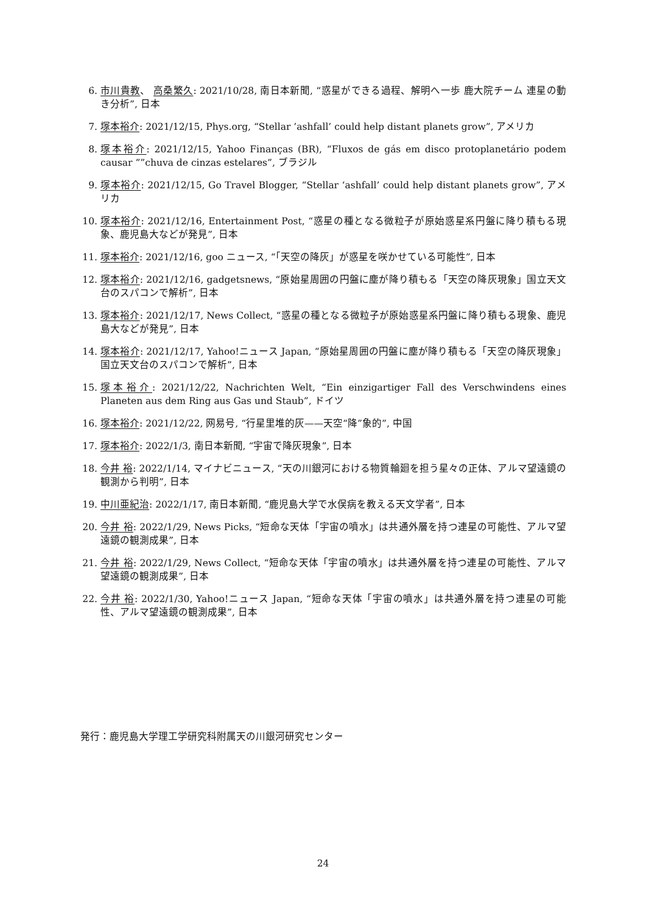6. 市川貴教、 高桑繁久: 2021/10/28, 南日本新聞, “惑星ができる過程、解明へ一歩 鹿大院チーム 連星の動き分析”, 日本
7. 塚本裕介: 2021/12/15, Phys.org, “Stellar ’ashfall’ could help distant planets grow”, アメリカ
8. 塚本裕介: 2021/12/15, Yahoo Finanças (BR), “Fluxos de gás em disco protoplanetário podem causar ””chuva de cinzas estelares”, ブラジル
9. 塚本裕介: 2021/12/15, Go Travel Blogger, “Stellar ‘ashfall’ could help distant planets grow”, アメリカ
10. 塚本裕介: 2021/12/16, Entertainment Post, “惑星の種となる微粒子が原始惑星系円盤に降り積もる現象、鹿児島大などが発見”, 日本
11. 塚本裕介: 2021/12/16, goo ニュース, “「天空の降灰」が惑星を咲かせている可能性”, 日本
12. 塚本裕介: 2021/12/16, gadgetsnews, “原始星周囲の円盤に塵が降り積もる「天空の降灰現象」国立天文台のスパコンで解析”, 日本
13. 塚本裕介: 2021/12/17, News Collect, “惑星の種となる微粒子が原始惑星系円盤に降り積もる現象、鹿児島大などが発見”, 日本
14. 塚本裕介: 2021/12/17, Yahoo!ニュース Japan, “原始星周囲の円盤に塵が降り積もる「天空の降灰現象」国立天文台のスパコンで解析”, 日本
15. 塚本裕介: 2021/12/22, Nachrichten Welt, “Ein einzigartiger Fall des Verschwindens eines Planeten aus dem Ring aus Gas und Staub”, ドイツ
16. 塚本裕介: 2021/12/22, 网易号, “行星里堆的灰——天空“降”象的”, 中国
17. 塚本裕介: 2022/1/3, 南日本新聞, “宇宙で降灰現象”, 日本
18. 今井 裕: 2022/1/14, マイナビニュース, “天の川銀河における物質輪廻を担う星々の正体、アルマ望遠鏡の観測から判明”, 日本
19. 中川亜紀治: 2022/1/17, 南日本新聞, “鹿児島大学で水俣病を教える天文学者”, 日本
20. 今井 裕: 2022/1/29, News Picks, “短命な天体「宇宙の噴水」は共通外層を持つ連星の可能性、アルマ望遠鏡の観測成果”, 日本
21. 今井 裕: 2022/1/29, News Collect, “短命な天体「宇宙の噴水」は共通外層を持つ連星の可能性、アルマ望遠鏡の観測成果”, 日本
22. 今井 裕: 2022/1/30, Yahoo!ニュース Japan, “短命な天体「宇宙の噴水」は共通外層を持つ連星の可能性、アルマ望遠鏡の観測成果”, 日本
発行：鹿児島大学理工学研究科附属天の川銀河研究センター
24